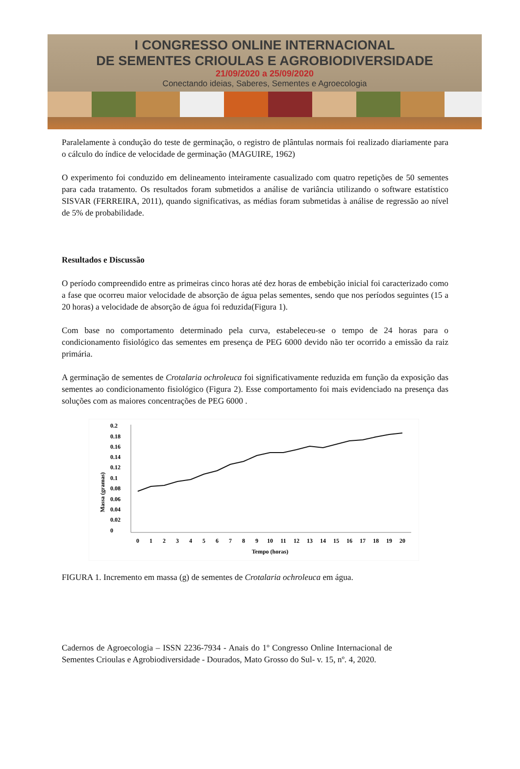I CONGRESSO ONLINE INTERNACIONAL
DE SEMENTES CRIOULAS E AGROBIODIVERSIDADE
21/09/2020 a 25/09/2020
Conectando ideias, Saberes, Sementes e Agroecologia
Paralelamente à condução do teste de germinação, o registro de plântulas normais foi realizado diariamente para o cálculo do índice de velocidade de germinação (MAGUIRE, 1962)
O experimento foi conduzido em delineamento inteiramente casualizado com quatro repetições de 50 sementes para cada tratamento. Os resultados foram submetidos a análise de variância utilizando o software estatístico SISVAR (FERREIRA, 2011), quando significativas, as médias foram submetidas à análise de regressão ao nível de 5% de probabilidade.
Resultados e Discussão
O período compreendido entre as primeiras cinco horas até dez horas de embebição inicial foi caracterizado como a fase que ocorreu maior velocidade de absorção de água pelas sementes, sendo que nos períodos seguintes (15 a 20 horas) a velocidade de absorção de água foi reduzida(Figura 1).
Com base no comportamento determinado pela curva, estabeleceu-se o tempo de 24 horas para o condicionamento fisiológico das sementes em presença de PEG 6000 devido não ter ocorrido a emissão da raiz primária.
A germinação de sementes de Crotalaria ochroleuca foi significativamente reduzida em função da exposição das sementes ao condicionamento fisiológico (Figura 2). Esse comportamento foi mais evidenciado na presença das soluções com as maiores concentrações de PEG 6000 .
0.2
0.18
0.16
0.14
0.12
0.1
0.08
0.06
0.04
0.02
0
Massa (gramas)
0
1
2
3
4
5
6
7
8
9
10
11
12
13
14
15
16
17
18
19
20
Tempo (horas)
FIGURA 1. Incremento em massa (g) de sementes de Crotalaria ochroleuca em água.
Cadernos de Agroecologia – ISSN 2236-7934 - Anais do 1º Congresso Online Internacional de Sementes Crioulas e Agrobiodiversidade - Dourados, Mato Grosso do Sul- v. 15, nº. 4, 2020.